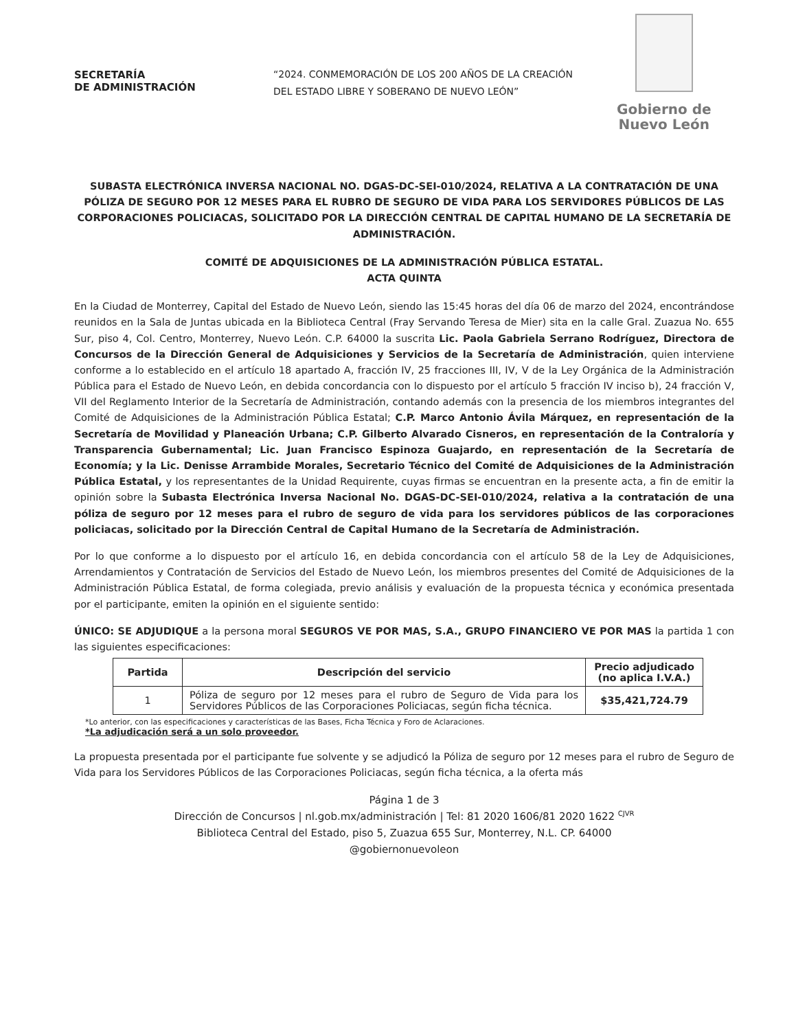SECRETARÍA
DE ADMINISTRACIÓN
“2024. CONMEMORACIÓN DE LOS 200 AÑOS DE LA CREACIÓN DEL ESTADO LIBRE Y SOBERANO DE NUEVO LEÓN”
Gobierno de
Nuevo León
SUBASTA ELECTRÓNICA INVERSA NACIONAL NO. DGAS-DC-SEI-010/2024, RELATIVA A LA CONTRATACIÓN DE UNA PÓLIZA DE SEGURO POR 12 MESES PARA EL RUBRO DE SEGURO DE VIDA PARA LOS SERVIDORES PÚBLICOS DE LAS CORPORACIONES POLICIACAS, SOLICITADO POR LA DIRECCIÓN CENTRAL DE CAPITAL HUMANO DE LA SECRETARÍA DE ADMINISTRACIÓN.
COMITÉ DE ADQUISICIONES DE LA ADMINISTRACIÓN PÚBLICA ESTATAL.
ACTA QUINTA
En la Ciudad de Monterrey, Capital del Estado de Nuevo León, siendo las 15:45 horas del día 06 de marzo del 2024, encontrándose reunidos en la Sala de Juntas ubicada en la Biblioteca Central (Fray Servando Teresa de Mier) sita en la calle Gral. Zuazua No. 655 Sur, piso 4, Col. Centro, Monterrey, Nuevo León. C.P. 64000 la suscrita Lic. Paola Gabriela Serrano Rodríguez, Directora de Concursos de la Dirección General de Adquisiciones y Servicios de la Secretaría de Administración, quien interviene conforme a lo establecido en el artículo 18 apartado A, fracción IV, 25 fracciones III, IV, V de la Ley Orgánica de la Administración Pública para el Estado de Nuevo León, en debida concordancia con lo dispuesto por el artículo 5 fracción IV inciso b), 24 fracción V, VII del Reglamento Interior de la Secretaría de Administración, contando además con la presencia de los miembros integrantes del Comité de Adquisiciones de la Administración Pública Estatal; C.P. Marco Antonio Ávila Márquez, en representación de la Secretaría de Movilidad y Planeación Urbana; C.P. Gilberto Alvarado Cisneros, en representación de la Contraloría y Transparencia Gubernamental; Lic. Juan Francisco Espinoza Guajardo, en representación de la Secretaría de Economía; y la Lic. Denisse Arrambide Morales, Secretario Técnico del Comité de Adquisiciones de la Administración Pública Estatal, y los representantes de la Unidad Requirente, cuyas firmas se encuentran en la presente acta, a fin de emitir la opinión sobre la Subasta Electrónica Inversa Nacional No. DGAS-DC-SEI-010/2024, relativa a la contratación de una póliza de seguro por 12 meses para el rubro de seguro de vida para los servidores públicos de las corporaciones policiacas, solicitado por la Dirección Central de Capital Humano de la Secretaría de Administración.
Por lo que conforme a lo dispuesto por el artículo 16, en debida concordancia con el artículo 58 de la Ley de Adquisiciones, Arrendamientos y Contratación de Servicios del Estado de Nuevo León, los miembros presentes del Comité de Adquisiciones de la Administración Pública Estatal, de forma colegiada, previo análisis y evaluación de la propuesta técnica y económica presentada por el participante, emiten la opinión en el siguiente sentido:
ÚNICO: SE ADJUDIQUE a la persona moral SEGUROS VE POR MAS, S.A., GRUPO FINANCIERO VE POR MAS la partida 1 con las siguientes especificaciones:
| Partida | Descripción del servicio | Precio adjudicado (no aplica I.V.A.) |
| --- | --- | --- |
| 1 | Póliza de seguro por 12 meses para el rubro de Seguro de Vida para los Servidores Públicos de las Corporaciones Policiacas, según ficha técnica. | $35,421,724.79 |
*Lo anterior, con las especificaciones y características de las Bases, Ficha Técnica y Foro de Aclaraciones.
*La adjudicación será a un solo proveedor.
La propuesta presentada por el participante fue solvente y se adjudicó la Póliza de seguro por 12 meses para el rubro de Seguro de Vida para los Servidores Públicos de las Corporaciones Policiacas, según ficha técnica, a la oferta más
Página 1 de 3
Dirección de Concursos | nl.gob.mx/administración | Tel: 81 2020 1606/81 2020 1622 <sup>CJVR</sup>
Biblioteca Central del Estado, piso 5, Zuazua 655 Sur, Monterrey, N.L. CP. 64000
@gobiernonuevoleon